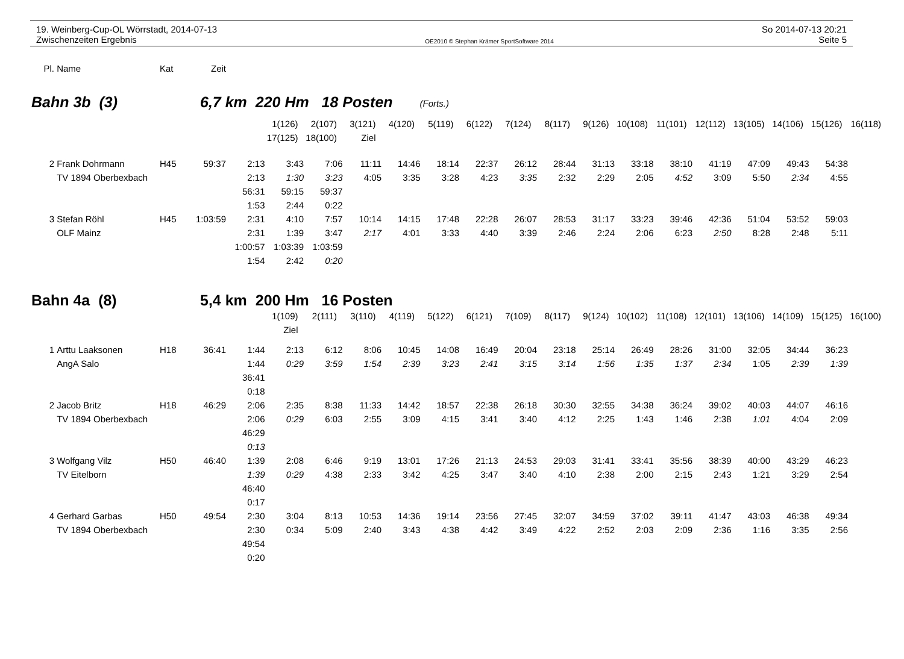19. Weinberg-Cup-OL Wörrstadt, 2014-07-13
Zwischenzeiten Ergebnis
OE2010 © Stephan Krämer SportSoftware 2014
So 2014-07-13 20:21
Seite 5
| Pl. | Name | Kat | Zeit |
Bahn 3b (3) 6,7 km 220 Hm 18 Posten (Forts.)
| | 1(126) | 2(107) | 3(121) | 4(120) | 5(119) | 6(122) | 7(124) | 8(117) | 9(126) | 10(108) | 11(101) | 12(112) | 13(105) | 14(106) | 15(126) | 16(118) |
| | 17(125) | 18(100) | Ziel | | | | | | | | | | | | | |
| 2 | Frank Dohrmann | H45 | 59:37 | 2:13 | 3:43 | 7:06 | 11:11 | 14:46 | 18:14 | 22:37 | 26:12 | 28:44 | 31:13 | 33:18 | 38:10 | 41:19 | 47:09 | 49:43 | 54:38 |
| | TV 1894 Oberbexbach | | | 2:13 | 1:30 | 3:23 | 4:05 | 3:35 | 3:28 | 4:23 | 3:35 | 2:32 | 2:29 | 2:05 | 4:52 | 3:09 | 5:50 | 2:34 | 4:55 |
| | | | | 56:31 | 59:15 | 59:37 | | | | | | | | | | | | | |
| | | | | 1:53 | 2:44 | 0:22 | | | | | | | | | | | | | |
| 3 | Stefan Röhl | H45 | 1:03:59 | 2:31 | 4:10 | 7:57 | 10:14 | 14:15 | 17:48 | 22:28 | 26:07 | 28:53 | 31:17 | 33:23 | 39:46 | 42:36 | 51:04 | 53:52 | 59:03 |
| | OLF Mainz | | | 2:31 | 1:39 | 3:47 | 2:17 | 4:01 | 3:33 | 4:40 | 3:39 | 2:46 | 2:24 | 2:06 | 6:23 | 2:50 | 8:28 | 2:48 | 5:11 |
| | | | | 1:00:57 | 1:03:39 | 1:03:59 | | | | | | | | | | | | | |
| | | | | 1:54 | 2:42 | 0:20 | | | | | | | | | | | | | |
Bahn 4a (8) 5,4 km 200 Hm 16 Posten
| | 1(109) | 2(111) | 3(110) | 4(119) | 5(122) | 6(121) | 7(109) | 8(117) | 9(124) | 10(102) | 11(108) | 12(101) | 13(106) | 14(109) | 15(125) | 16(100) |
| | Ziel | | | | | | | | | | | | | | | |
| 1 | Arttu Laaksonen | H18 | 36:41 | 1:44 | 2:13 | 6:12 | 8:06 | 10:45 | 14:08 | 16:49 | 20:04 | 23:18 | 25:14 | 26:49 | 28:26 | 31:00 | 32:05 | 34:44 | 36:23 |
| | AngA Salo | | | 1:44 | 0:29 | 3:59 | 1:54 | 2:39 | 3:23 | 2:41 | 3:15 | 3:14 | 1:56 | 1:35 | 1:37 | 2:34 | 1:05 | 2:39 | 1:39 |
| | | | | 36:41 | | | | | | | | | | | | | | | |
| | | | | 0:18 | | | | | | | | | | | | | | | |
| 2 | Jacob Britz | H18 | 46:29 | 2:06 | 2:35 | 8:38 | 11:33 | 14:42 | 18:57 | 22:38 | 26:18 | 30:30 | 32:55 | 34:38 | 36:24 | 39:02 | 40:03 | 44:07 | 46:16 |
| | TV 1894 Oberbexbach | | | 2:06 | 0:29 | 6:03 | 2:55 | 3:09 | 4:15 | 3:41 | 3:40 | 4:12 | 2:25 | 1:43 | 1:46 | 2:38 | 1:01 | 4:04 | 2:09 |
| | | | | 46:29 | | | | | | | | | | | | | | | |
| | | | | 0:13 | | | | | | | | | | | | | | | |
| 3 | Wolfgang Vilz | H50 | 46:40 | 1:39 | 2:08 | 6:46 | 9:19 | 13:01 | 17:26 | 21:13 | 24:53 | 29:03 | 31:41 | 33:41 | 35:56 | 38:39 | 40:00 | 43:29 | 46:23 |
| | TV Eitelborn | | | 1:39 | 0:29 | 4:38 | 2:33 | 3:42 | 4:25 | 3:47 | 3:40 | 4:10 | 2:38 | 2:00 | 2:15 | 2:43 | 1:21 | 3:29 | 2:54 |
| | | | | 46:40 | | | | | | | | | | | | | | | |
| | | | | 0:17 | | | | | | | | | | | | | | | |
| 4 | Gerhard Garbas | H50 | 49:54 | 2:30 | 3:04 | 8:13 | 10:53 | 14:36 | 19:14 | 23:56 | 27:45 | 32:07 | 34:59 | 37:02 | 39:11 | 41:47 | 43:03 | 46:38 | 49:34 |
| | TV 1894 Oberbexbach | | | 2:30 | 0:34 | 5:09 | 2:40 | 3:43 | 4:38 | 4:42 | 3:49 | 4:22 | 2:52 | 2:03 | 2:09 | 2:36 | 1:16 | 3:35 | 2:56 |
| | | | | 49:54 | | | | | | | | | | | | | | | |
| | | | | 0:20 | | | | | | | | | | | | | | | |